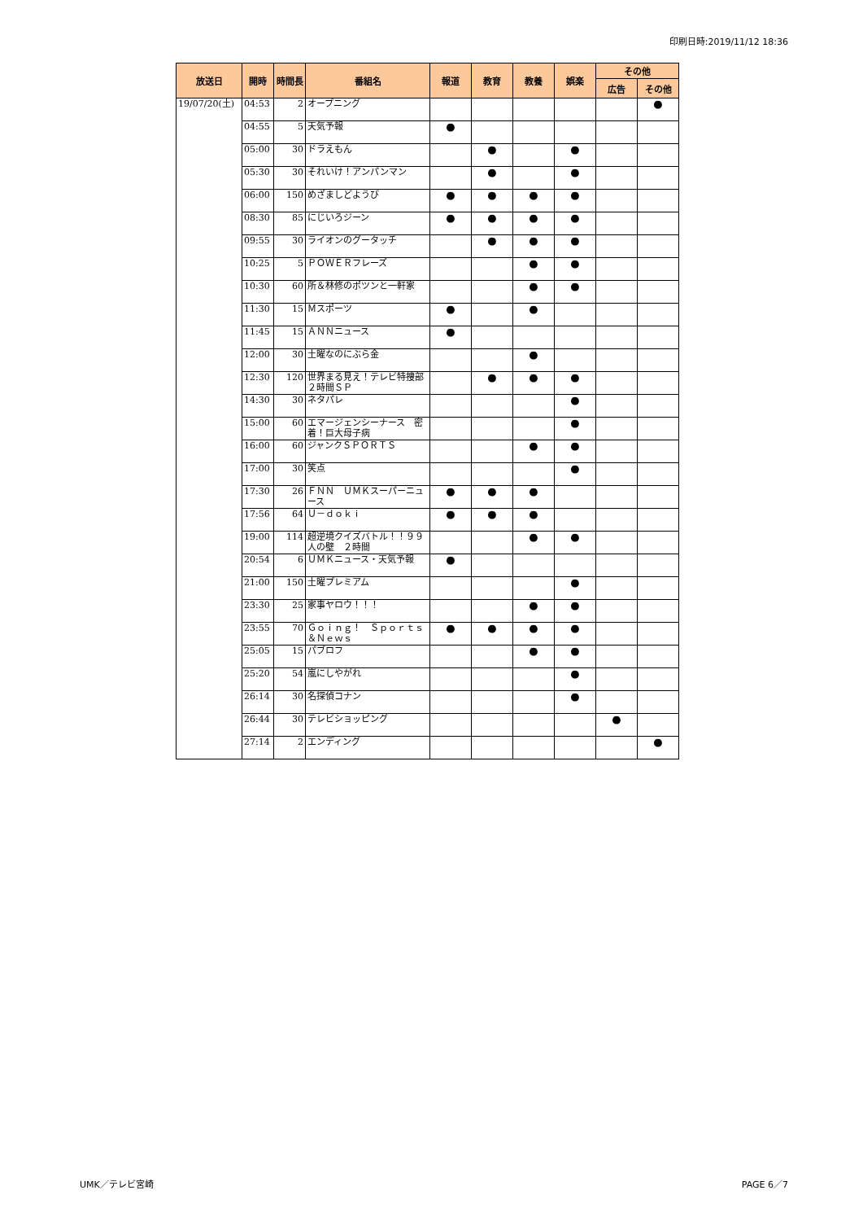印刷日時:2019/11/12 18:36
| 放送日 | 開時 | 時間長 | 番組名 | 報道 | 教育 | 教養 | 娯楽 | その他 | |
| --- | --- | --- | --- | --- | --- | --- | --- | --- | --- |
| | | | | | | | | 広告 | その他 |
| 19/07/20(土) | 04:53 | 2 | オープニング | | | | | | ● |
| | 04:55 | 5 | 天気予報 | ● | | | | | |
| | 05:00 | 30 | ドラえもん | | ● | | ● | | |
| | 05:30 | 30 | それいけ！アンパンマン | | ● | | ● | | |
| | 06:00 | 150 | めざましどようび | ● | ● | ● | ● | | |
| | 08:30 | 85 | にじいろジーン | ● | ● | ● | ● | | |
| | 09:55 | 30 | ライオンのグータッチ | | ● | ● | ● | | |
| | 10:25 | 5 | ＰＯＷＥＲフレーズ | | | ● | ● | | |
| | 10:30 | 60 | 所＆林修のポツンと一軒家 | | | ● | ● | | |
| | 11:30 | 15 | Ｍスポーツ | ● | | ● | | | |
| | 11:45 | 15 | ＡＮＮニュース | ● | | | | | |
| | 12:00 | 30 | 土曜なのにぶら金 | | | ● | | | |
| | 12:30 | 120 | 世界まる見え！テレビ特捜部 ２時間ＳＰ | | ● | ● | ● | | |
| | 14:30 | 30 | ネタパレ | | | | ● | | |
| | 15:00 | 60 | エマージェンシーナース 密着！巨大母子病 | | | | ● | | |
| | 16:00 | 60 | ジャンクＳＰＯＲＴＳ | | | ● | ● | | |
| | 17:00 | 30 | 笑点 | | | | ● | | |
| | 17:30 | 26 | ＦＮＮ ＵＭＫスーパーニュース | ● | ● | ● | | | |
| | 17:56 | 64 | Ｕ－ｄｏｋｉ | ● | ● | ● | | | |
| | 19:00 | 114 | 超逆境クイズバトル！！９９人の壁 ２時間 | | | ● | ● | | |
| | 20:54 | 6 | ＵＭＫニュース・天気予報 | ● | | | | | |
| | 21:00 | 150 | 土曜プレミアム | | | | ● | | |
| | 23:30 | 25 | 家事ヤロウ！！！ | | | ● | ● | | |
| | 23:55 | 70 | Ｇｏｉｎｇ！ Ｓｐｏｒｔｓ＆Ｎｅｗｓ | ● | ● | ● | ● | | |
| | 25:05 | 15 | パブロフ | | | ● | ● | | |
| | 25:20 | 54 | 嵐にしやがれ | | | | ● | | |
| | 26:14 | 30 | 名探偵コナン | | | | ● | | |
| | 26:44 | 30 | テレビショッピング | | | | | ● | |
| | 27:14 | 2 | エンディング | | | | | | ● |
UMK／テレビ宮崎 PAGE 6／7